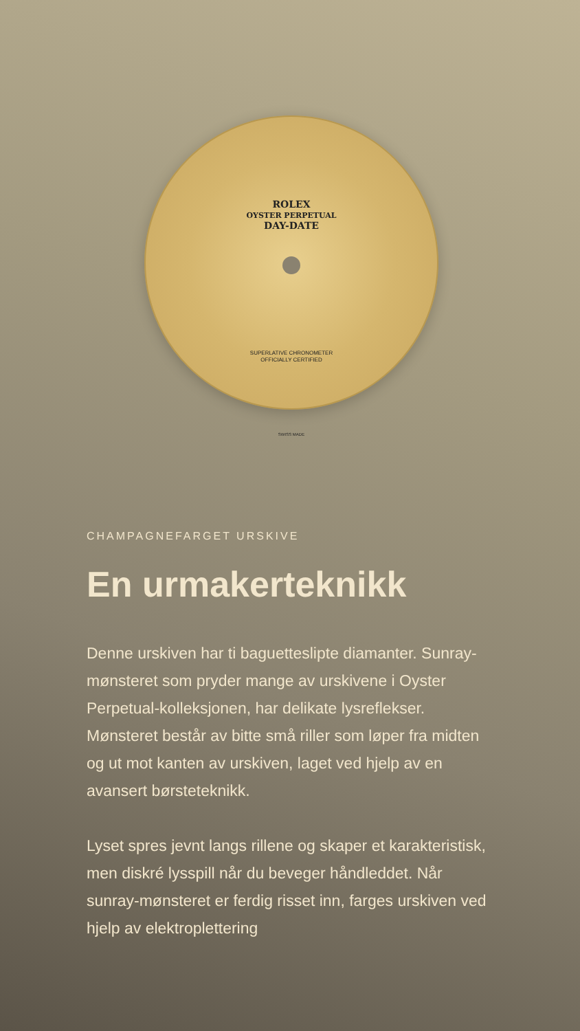ROLEX
OYSTER PERPETUAL
DAY-DATE
SUPERLATIVE CHRONOMETER
OFFICIALLY CERTIFIED
SWISS MADE
CHAMPAGNEFARGET URSKIVE
En urmakerteknikk
Denne urskiven har ti baguetteslipte diamanter. Sunray-mønsteret som pryder mange av urskivene i Oyster Perpetual-kolleksjonen, har delikate lysreflekser. Mønsteret består av bitte små riller som løper fra midten og ut mot kanten av urskiven, laget ved hjelp av en avansert børsteteknikk.
Lyset spres jevnt langs rillene og skaper et karakteristisk, men diskré lysspill når du beveger håndleddet. Når sunray-mønsteret er ferdig risset inn, farges urskiven ved hjelp av elektroplettering